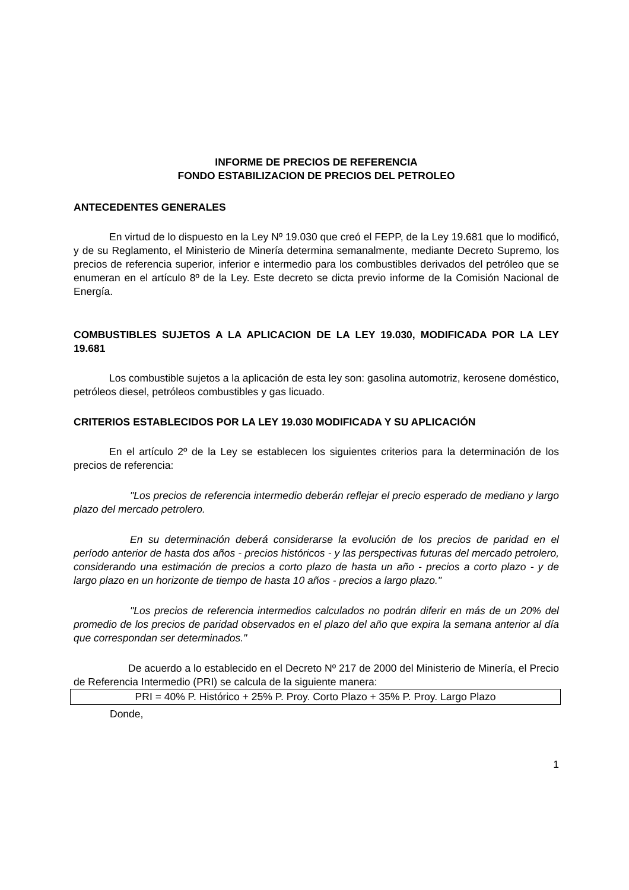INFORME DE PRECIOS DE REFERENCIA
FONDO ESTABILIZACION DE PRECIOS DEL PETROLEO
ANTECEDENTES GENERALES
En virtud de lo dispuesto en la Ley Nº 19.030 que creó el FEPP, de la Ley 19.681 que lo modificó, y de su Reglamento, el Ministerio de Minería determina semanalmente, mediante Decreto Supremo, los precios de referencia superior, inferior e intermedio para los combustibles derivados del petróleo que se enumeran en el artículo 8º de la Ley. Este decreto se dicta previo informe de la Comisión Nacional de Energía.
COMBUSTIBLES SUJETOS A LA APLICACION DE LA LEY 19.030, MODIFICADA POR LA LEY 19.681
Los combustible sujetos a la aplicación de esta ley son: gasolina automotriz, kerosene doméstico, petróleos diesel, petróleos combustibles y gas licuado.
CRITERIOS ESTABLECIDOS POR LA LEY 19.030 MODIFICADA Y SU APLICACIÓN
En el artículo 2º de la Ley se establecen los siguientes criterios para la determinación de los precios de referencia:
"Los precios de referencia intermedio deberán reflejar el precio esperado de mediano y largo plazo del mercado petrolero.
En su determinación deberá considerarse la evolución de los precios de paridad en el período anterior de hasta dos años - precios históricos - y las perspectivas futuras del mercado petrolero, considerando una estimación de precios a corto plazo de hasta un año - precios a corto plazo - y de largo plazo en un horizonte de tiempo de hasta 10 años - precios a largo plazo."
"Los precios de referencia intermedios calculados no podrán diferir en más de un 20% del promedio de los precios de paridad observados en el plazo del año que expira la semana anterior al día que correspondan ser determinados."
De acuerdo a lo establecido en el Decreto Nº 217 de 2000 del Ministerio de Minería, el Precio de Referencia Intermedio (PRI) se calcula de la siguiente manera:
PRI = 40% P. Histórico + 25% P. Proy. Corto Plazo + 35% P. Proy. Largo Plazo
Donde,
1